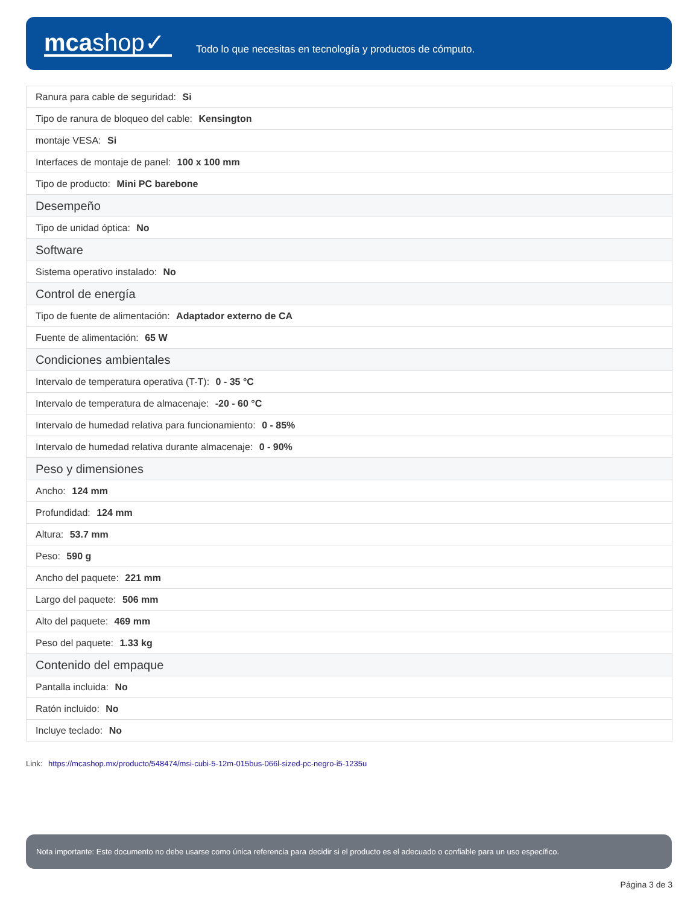mcashop✓
Todo lo que necesitas en tecnología y productos de cómputo.
| Ranura para cable de seguridad: Si |
| Tipo de ranura de bloqueo del cable: Kensington |
| montaje VESA: Si |
| Interfaces de montaje de panel: 100 x 100 mm |
| Tipo de producto: Mini PC barebone |
| Desempeño |
| Tipo de unidad óptica: No |
| Software |
| Sistema operativo instalado: No |
| Control de energía |
| Tipo de fuente de alimentación: Adaptador externo de CA |
| Fuente de alimentación: 65 W |
| Condiciones ambientales |
| Intervalo de temperatura operativa (T-T): 0 - 35 °C |
| Intervalo de temperatura de almacenaje: -20 - 60 °C |
| Intervalo de humedad relativa para funcionamiento: 0 - 85% |
| Intervalo de humedad relativa durante almacenaje: 0 - 90% |
| Peso y dimensiones |
| Ancho: 124 mm |
| Profundidad: 124 mm |
| Altura: 53.7 mm |
| Peso: 590 g |
| Ancho del paquete: 221 mm |
| Largo del paquete: 506 mm |
| Alto del paquete: 469 mm |
| Peso del paquete: 1.33 kg |
| Contenido del empaque |
| Pantalla incluida: No |
| Ratón incluido: No |
| Incluye teclado: No |
Link: https://mcashop.mx/producto/548474/msi-cubi-5-12m-015bus-066l-sized-pc-negro-i5-1235u
Nota importante: Este documento no debe usarse como única referencia para decidir si el producto es el adecuado o confiable para un uso específico.
Página 3 de 3